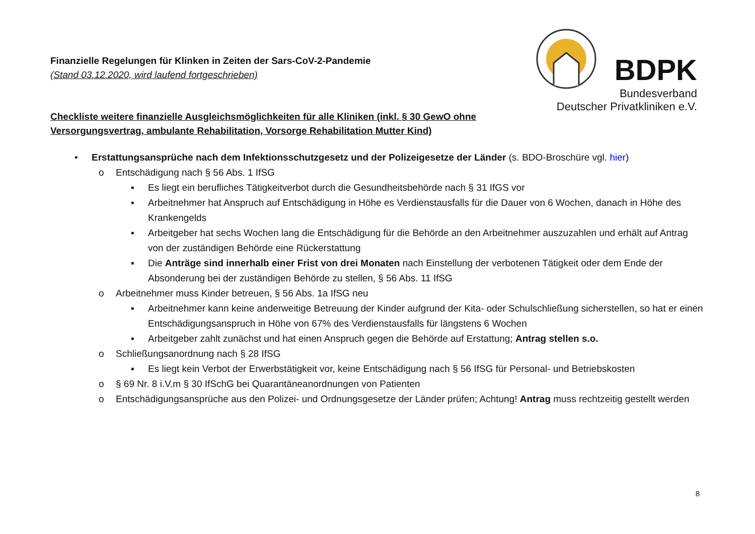BDPK
Bundesverband
Deutscher Privatkliniken e.V.
Finanzielle Regelungen für Klinken in Zeiten der Sars-CoV-2-Pandemie
(Stand 03.12.2020, wird laufend fortgeschrieben)
Checkliste weitere finanzielle Ausgleichsmöglichkeiten für alle Kliniken (inkl. § 30 GewO ohne Versorgungsvertrag, ambulante Rehabilitation, Vorsorge Rehabilitation Mutter Kind)
• Erstattungsansprüche nach dem Infektionsschutzgesetz und der Polizeigesetze der Länder (s. BDO-Broschüre vgl. hier)
o Entschädigung nach § 56 Abs. 1 IfSG
▪ Es liegt ein berufliches Tätigkeitverbot durch die Gesundheitsbehörde nach § 31 IfGS vor
▪ Arbeitnehmer hat Anspruch auf Entschädigung in Höhe es Verdienstausfalls für die Dauer von 6 Wochen, danach in Höhe des Krankengelds
▪ Arbeitgeber hat sechs Wochen lang die Entschädigung für die Behörde an den Arbeitnehmer auszuzahlen und erhält auf Antrag von der zuständigen Behörde eine Rückerstattung
▪ Die Anträge sind innerhalb einer Frist von drei Monaten nach Einstellung der verbotenen Tätigkeit oder dem Ende der Absonderung bei der zuständigen Behörde zu stellen, § 56 Abs. 11 IfSG
o Arbeitnehmer muss Kinder betreuen, § 56 Abs. 1a IfSG neu
▪ Arbeitnehmer kann keine anderweitige Betreuung der Kinder aufgrund der Kita- oder Schulschließung sicherstellen, so hat er einen Entschädigungsanspruch in Höhe von 67% des Verdienstausfalls für längstens 6 Wochen
▪ Arbeitgeber zahlt zunächst und hat einen Anspruch gegen die Behörde auf Erstattung; Antrag stellen s.o.
o Schließungsanordnung nach § 28 IfSG
▪ Es liegt kein Verbot der Erwerbstätigkeit vor, keine Entschädigung nach § 56 IfSG für Personal- und Betriebskosten
o § 69 Nr. 8 i.V.m § 30 IfSchG bei Quarantäneanordnungen von Patienten
o Entschädigungsansprüche aus den Polizei- und Ordnungsgesetze der Länder prüfen; Achtung! Antrag muss rechtzeitig gestellt werden
8